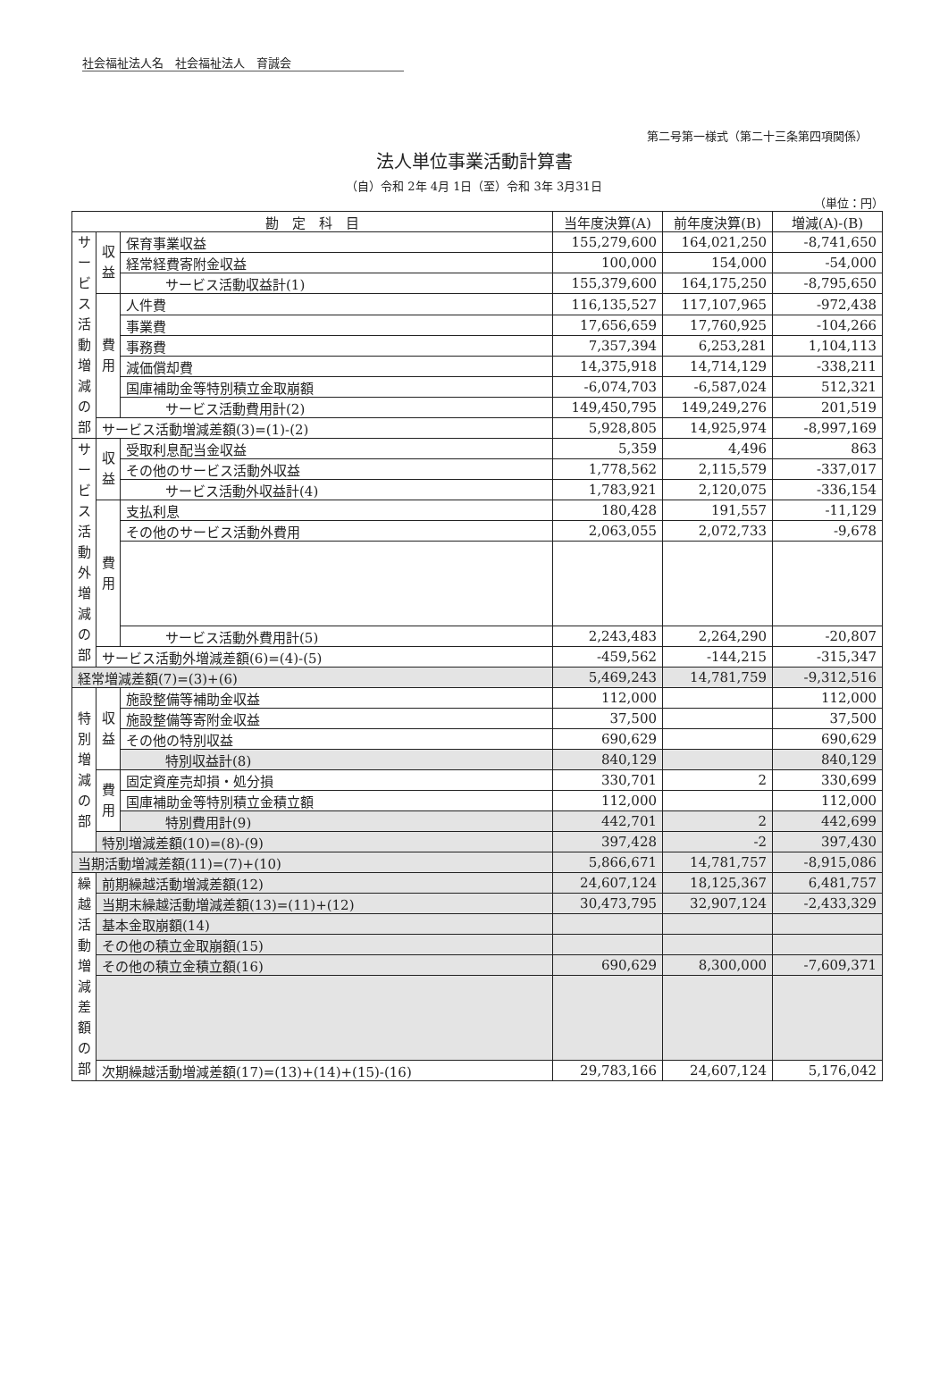社会福祉法人名　社会福祉法人　育誠会
第二号第一様式（第二十三条第四項関係）
法人単位事業活動計算書
（自）令和 2年 4月 1日（至）令和 3年 3月31日
（単位：円）
| 勘 定 科 目 | | | 当年度決算(A) | 前年度決算(B) | 増減(A)-(B) |
| --- | --- | --- | --- | --- | --- |
| サービス活動増減の部 | 収益 | 保育事業収益 | 155,279,600 | 164,021,250 | -8,741,650 |
| | | 経常経費寄附金収益 | 100,000 | 154,000 | -54,000 |
| | | サービス活動収益計(1) | 155,379,600 | 164,175,250 | -8,795,650 |
| | 費用 | 人件費 | 116,135,527 | 117,107,965 | -972,438 |
| | | 事業費 | 17,656,659 | 17,760,925 | -104,266 |
| | | 事務費 | 7,357,394 | 6,253,281 | 1,104,113 |
| | | 減価償却費 | 14,375,918 | 14,714,129 | -338,211 |
| | | 国庫補助金等特別積立金取崩額 | -6,074,703 | -6,587,024 | 512,321 |
| | | サービス活動費用計(2) | 149,450,795 | 149,249,276 | 201,519 |
| | サービス活動増減差額(3)=(1)-(2) | | 5,928,805 | 14,925,974 | -8,997,169 |
| サービス活動外増減の部 | 収益 | 受取利息配当金収益 | 5,359 | 4,496 | 863 |
| | | その他のサービス活動外収益 | 1,778,562 | 2,115,579 | -337,017 |
| | | サービス活動外収益計(4) | 1,783,921 | 2,120,075 | -336,154 |
| | 費用 | 支払利息 | 180,428 | 191,557 | -11,129 |
| | | その他のサービス活動外費用 | 2,063,055 | 2,072,733 | -9,678 |
| | | サービス活動外費用計(5) | 2,243,483 | 2,264,290 | -20,807 |
| | サービス活動外増減差額(6)=(4)-(5) | | -459,562 | -144,215 | -315,347 |
| 経常増減差額(7)=(3)+(6) | | | 5,469,243 | 14,781,759 | -9,312,516 |
| 特別増減の部 | 収益 | 施設整備等補助金収益 | 112,000 | | 112,000 |
| | | 施設整備等寄附金収益 | 37,500 | | 37,500 |
| | | その他の特別収益 | 690,629 | | 690,629 |
| | | 特別収益計(8) | 840,129 | | 840,129 |
| | 費用 | 固定資産売却損・処分損 | 330,701 | 2 | 330,699 |
| | | 国庫補助金等特別積立金積立額 | 112,000 | | 112,000 |
| | | 特別費用計(9) | 442,701 | 2 | 442,699 |
| | 特別増減差額(10)=(8)-(9) | | 397,428 | -2 | 397,430 |
| 当期活動増減差額(11)=(7)+(10) | | | 5,866,671 | 14,781,757 | -8,915,086 |
| 繰越活動増減差額の部 | 前期繰越活動増減差額(12) | | 24,607,124 | 18,125,367 | 6,481,757 |
| | 当期末繰越活動増減差額(13)=(11)+(12) | | 30,473,795 | 32,907,124 | -2,433,329 |
| | 基本金取崩額(14) | | | | |
| | その他の積立金取崩額(15) | | | | |
| | その他の積立金積立額(16) | | 690,629 | 8,300,000 | -7,609,371 |
| | 次期繰越活動増減差額(17)=(13)+(14)+(15)-(16) | | 29,783,166 | 24,607,124 | 5,176,042 |